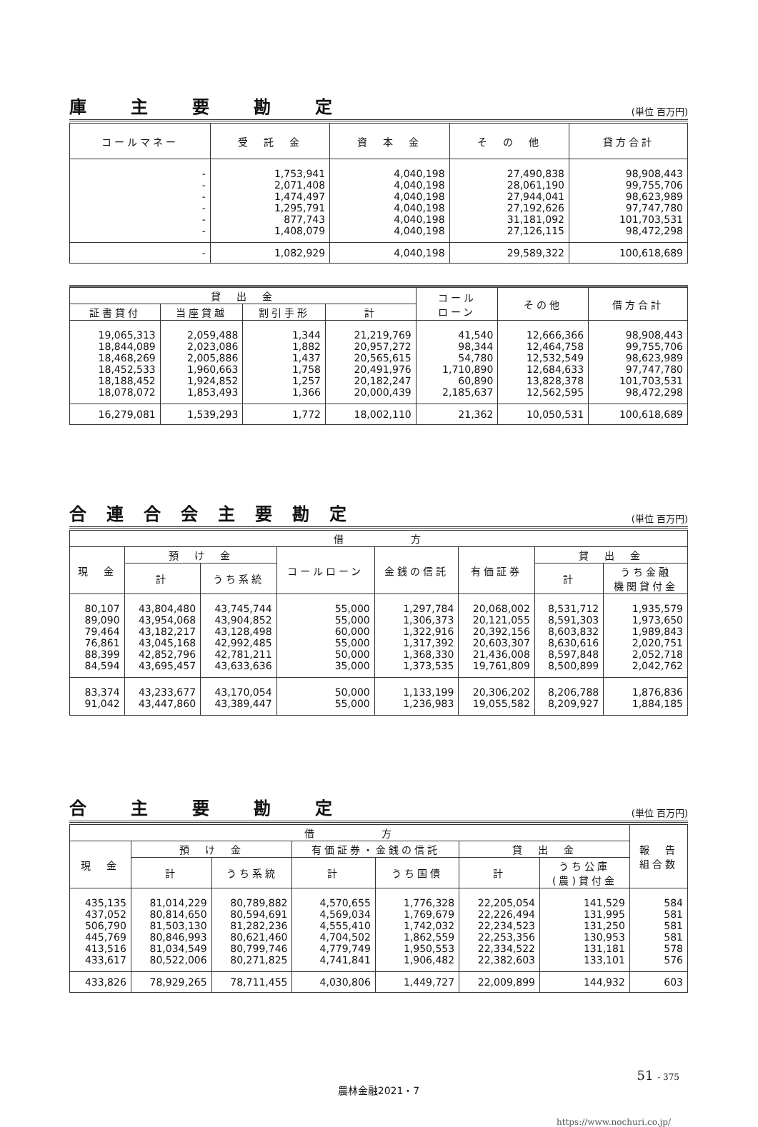庫主要勘定
(単位 百万円)
| コールマネー | 受 託 金 | 資 本 金 | そ の 他 | 貸方合計 |
| --- | --- | --- | --- | --- |
| - - - - - - | 1,753,941 2,071,408 1,474,497 1,295,791 877,743 1,408,079 | 4,040,198 4,040,198 4,040,198 4,040,198 4,040,198 4,040,198 | 27,490,838 28,061,190 27,944,041 27,192,626 31,181,092 27,126,115 | 98,908,443 99,755,706 98,623,989 97,747,780 101,703,531 98,472,298 |
| - | 1,082,929 | 4,040,198 | 29,589,322 | 100,618,689 |
| 貸 出 金 | | | | コール ローン | その他 | 借方合計 |
| --- | --- | --- | --- | --- | --- | --- |
| 証書貸付 | 当座貸越 | 割引手形 | 計 | | | |
| 19,065,313 18,844,089 18,468,269 18,452,533 18,188,452 18,078,072 | 2,059,488 2,023,086 2,005,886 1,960,663 1,924,852 1,853,493 | 1,344 1,882 1,437 1,758 1,257 1,366 | 21,219,769 20,957,272 20,565,615 20,491,976 20,182,247 20,000,439 | 41,540 98,344 54,780 1,710,890 60,890 2,185,637 | 12,666,366 12,464,758 12,532,549 12,684,633 13,828,378 12,562,595 | 98,908,443 99,755,706 98,623,989 97,747,780 101,703,531 98,472,298 |
| 16,279,081 | 1,539,293 | 1,772 | 18,002,110 | 21,362 | 10,050,531 | 100,618,689 |
合連合会主要勘定
(単位 百万円)
| 借 方 | | | | | | | |
| --- | --- | --- | --- | --- | --- | --- | --- |
| 現 金 | 預 け 金 | | コールローン | 金銭の信託 | 有価証券 | 貸 出 金 | |
| | 計 | うち系統 | | | | 計 | うち金融 機関貸付金 |
| 80,107 89,090 79,464 76,861 88,399 84,594 | 43,804,480 43,954,068 43,182,217 43,045,168 42,852,796 43,695,457 | 43,745,744 43,904,852 43,128,498 42,992,485 42,781,211 43,633,636 | 55,000 55,000 60,000 55,000 50,000 35,000 | 1,297,784 1,306,373 1,322,916 1,317,392 1,368,330 1,373,535 | 20,068,002 20,121,055 20,392,156 20,603,307 21,436,008 19,761,809 | 8,531,712 8,591,303 8,603,832 8,630,616 8,597,848 8,500,899 | 1,935,579 1,973,650 1,989,843 2,020,751 2,052,718 2,042,762 |
| 83,374 91,042 | 43,233,677 43,447,860 | 43,170,054 43,389,447 | 50,000 55,000 | 1,133,199 1,236,983 | 20,306,202 19,055,582 | 8,206,788 8,209,927 | 1,876,836 1,884,185 |
合主要勘定
(単位 百万円)
| 借 方 | | | | | | | 報 告 組合数 |
| --- | --- | --- | --- | --- | --- | --- | --- |
| 現 金 | 預 け 金 | | 有価証券・金銭の信託 | | 貸 出 金 | | |
| | 計 | うち系統 | 計 | うち国債 | 計 | うち公庫 (農)貸付金 | |
| 435,135 437,052 506,790 445,769 413,516 433,617 | 81,014,229 80,814,650 81,503,130 80,846,993 81,034,549 80,522,006 | 80,789,882 80,594,691 81,282,236 80,621,460 80,799,746 80,271,825 | 4,570,655 4,569,034 4,555,410 4,704,502 4,779,749 4,741,841 | 1,776,328 1,769,679 1,742,032 1,862,559 1,950,553 1,906,482 | 22,205,054 22,226,494 22,234,523 22,253,356 22,334,522 22,382,603 | 141,529 131,995 131,250 130,953 131,181 133,101 | 584 581 581 581 578 576 |
| 433,826 | 78,929,265 | 78,711,455 | 4,030,806 | 1,449,727 | 22,009,899 | 144,932 | 603 |
51 - 375
農林金融2021・7
https://www.nochuri.co.jp/